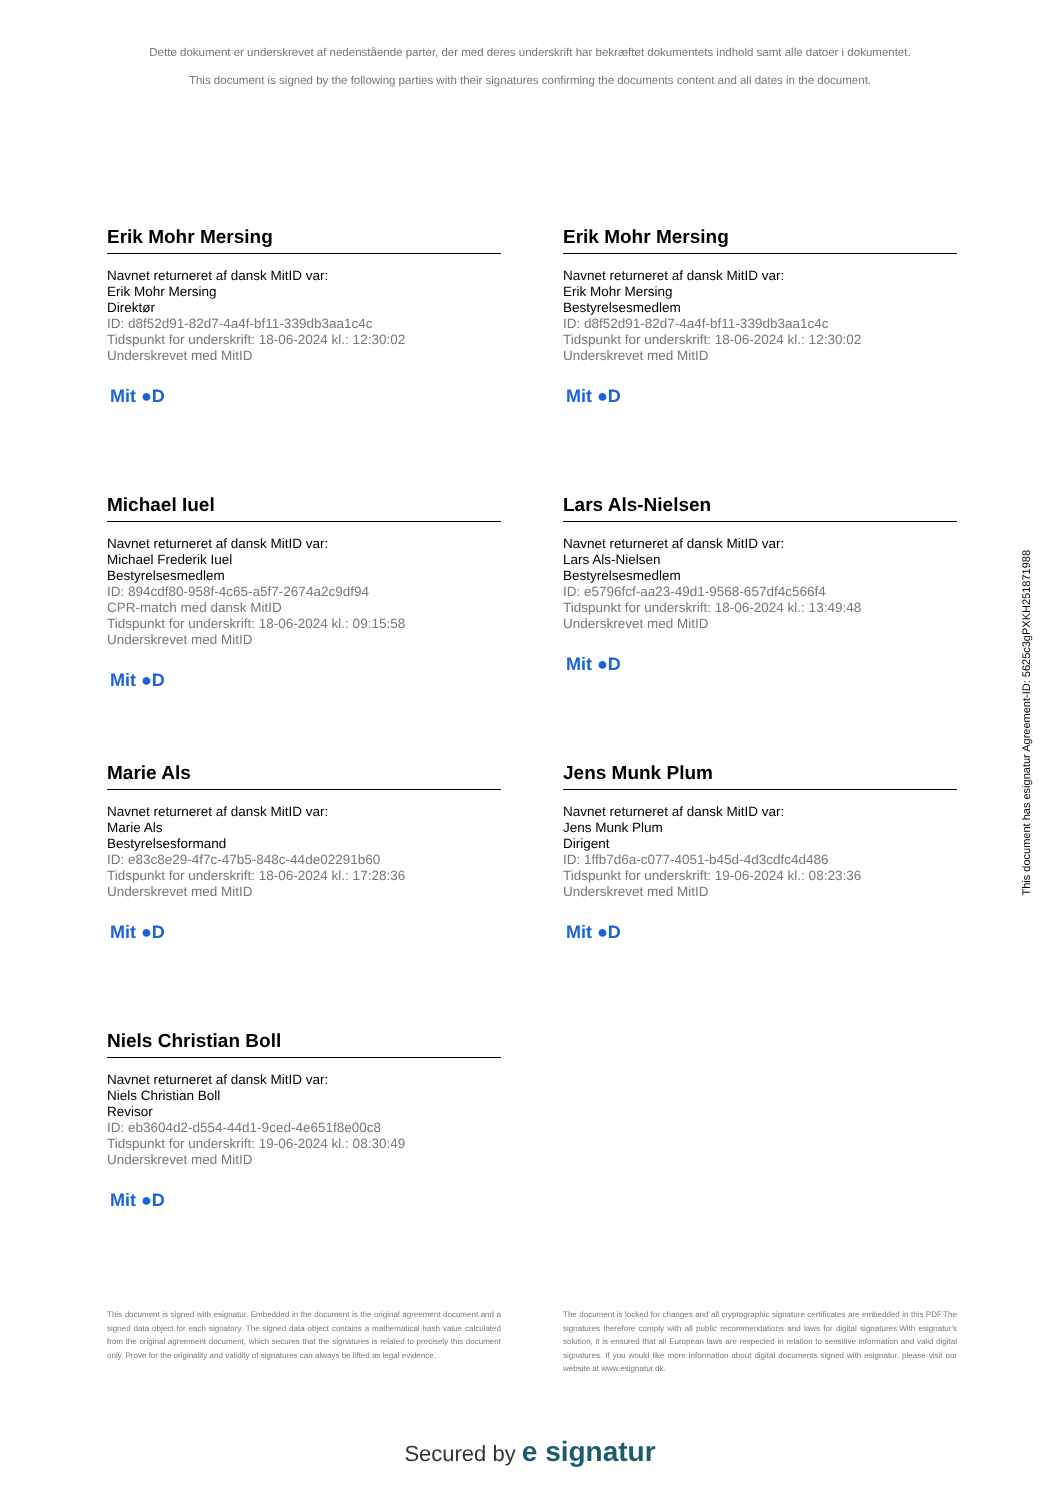Dette dokument er underskrevet af nedenstående parter, der med deres underskrift har bekræftet dokumentets indhold samt alle datoer i dokumentet.
This document is signed by the following parties with their signatures confirming the documents content and all dates in the document.
Erik Mohr Mersing
Navnet returneret af dansk MitID var:
Erik Mohr Mersing
Direktør
ID: d8f52d91-82d7-4a4f-bf11-339db3aa1c4c
Tidspunkt for underskrift: 18-06-2024 kl.: 12:30:02
Underskrevet med MitID
Mit ●D
Erik Mohr Mersing
Navnet returneret af dansk MitID var:
Erik Mohr Mersing
Bestyrelsesmedlem
ID: d8f52d91-82d7-4a4f-bf11-339db3aa1c4c
Tidspunkt for underskrift: 18-06-2024 kl.: 12:30:02
Underskrevet med MitID
Mit ●D
Michael Iuel
Navnet returneret af dansk MitID var:
Michael Frederik Iuel
Bestyrelsesmedlem
ID: 894cdf80-958f-4c65-a5f7-2674a2c9df94
CPR-match med dansk MitID
Tidspunkt for underskrift: 18-06-2024 kl.: 09:15:58
Underskrevet med MitID
Mit ●D
Lars Als-Nielsen
Navnet returneret af dansk MitID var:
Lars Als-Nielsen
Bestyrelsesmedlem
ID: e5796fcf-aa23-49d1-9568-657df4c566f4
Tidspunkt for underskrift: 18-06-2024 kl.: 13:49:48
Underskrevet med MitID
Mit ●D
Marie Als
Navnet returneret af dansk MitID var:
Marie Als
Bestyrelsesformand
ID: e83c8e29-4f7c-47b5-848c-44de02291b60
Tidspunkt for underskrift: 18-06-2024 kl.: 17:28:36
Underskrevet med MitID
Mit ●D
Jens Munk Plum
Navnet returneret af dansk MitID var:
Jens Munk Plum
Dirigent
ID: 1ffb7d6a-c077-4051-b45d-4d3cdfc4d486
Tidspunkt for underskrift: 19-06-2024 kl.: 08:23:36
Underskrevet med MitID
Mit ●D
Niels Christian Boll
Navnet returneret af dansk MitID var:
Niels Christian Boll
Revisor
ID: eb3604d2-d554-44d1-9ced-4e651f8e00c8
Tidspunkt for underskrift: 19-06-2024 kl.: 08:30:49
Underskrevet med MitID
Mit ●D
This document is signed with esignatur. Embedded in the document is the original agreement document and a signed data object for each signatory. The signed data object contains a mathematical hash value calculated from the original agreement document, which secures that the signatures is related to precisely this document only. Prove for the originality and validity of signatures can always be lifted as legal evidence.
The document is locked for changes and all cryptographic signature certificates are embedded in this PDF.The signatures therefore comply with all public recommendations and laws for digital signatures.With esignatur's solution, it is ensured that all European laws are respected in relation to sensitive information and valid digital signatures. If you would like more information about digital documents signed with esignatur, please visit our website at www.esignatur.dk.
Secured by e signatur
This document has esignatur Agreement-ID: 5625c3gPXKH251871988